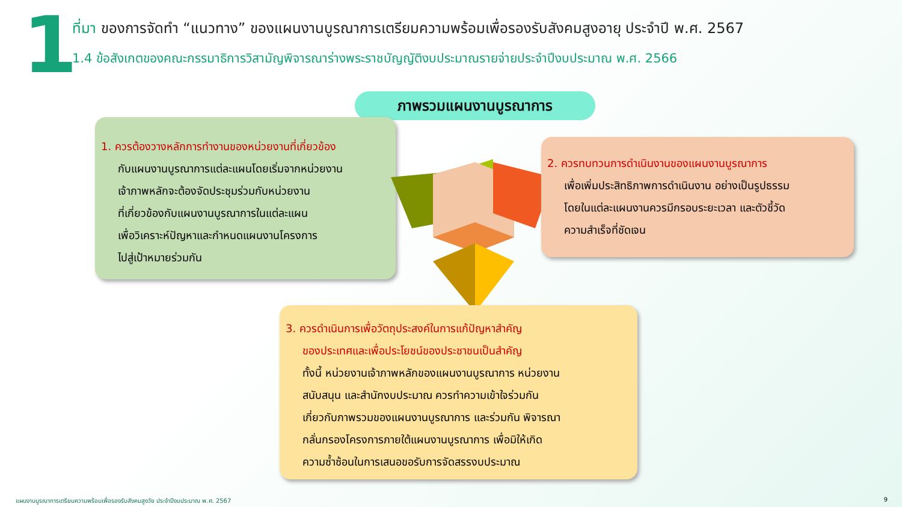1
ที่มา ของการจัดทำ “แนวทาง” ของแผนงานบูรณาการเตรียมความพร้อมเพื่อรองรับสังคมสูงอายุ ประจำปี พ.ศ. 2567
1.4 ข้อสังเกตของคณะกรรมาธิการวิสามัญพิจารณาร่างพระราชบัญญัติงบประมาณรายจ่ายประจำปีงบประมาณ พ.ศ. 2566
ภาพรวมแผนงานบูรณาการ
1. ควรต้องวางหลักการทำงานของหน่วยงานที่เกี่ยวข้อง
กับแผนงานบูรณาการแต่ละแผนโดยเริ่มจากหน่วยงาน
เจ้าภาพหลักจะต้องจัดประชุมร่วมกับหน่วยงาน
ที่เกี่ยวข้องกับแผนงานบูรณาการในแต่ละแผน
เพื่อวิเคราะห์ปัญหาและกำหนดแผนงานโครงการ
ไปสู่เป้าหมายร่วมกัน
2. ควรทบทวนการดำเนินงานของแผนงานบูรณาการ
เพื่อเพิ่มประสิทธิภาพการดำเนินงาน อย่างเป็นรูปธรรม
โดยในแต่ละแผนงานควรมีกรอบระยะเวลา และตัวชี้วัด
ความสำเร็จที่ชัดเจน
3. ควรดำเนินการเพื่อวัตถุประสงค์ในการแก้ปัญหาสำคัญ
ของประเทศและเพื่อประโยชน์ของประชาชนเป็นสำคัญ
ทั้งนี้ หน่วยงานเจ้าภาพหลักของแผนงานบูรณาการ หน่วยงาน
สนับสนุน และสำนักงบประมาณ ควรทำความเข้าใจร่วมกัน
เกี่ยวกับภาพรวมของแผนงานบูรณาการ และร่วมกัน พิจารณา
กลั่นกรองโครงการภายใต้แผนงานบูรณาการ เพื่อมิให้เกิด
ความซ้ำซ้อนในการเสนอขอรับการจัดสรรงบประมาณ
แผนงานบูรณาการเตรียมความพร้อมเพื่อรองรับสังคมสูงวัย ประจำปีงบประมาณ พ.ศ. 2567
9